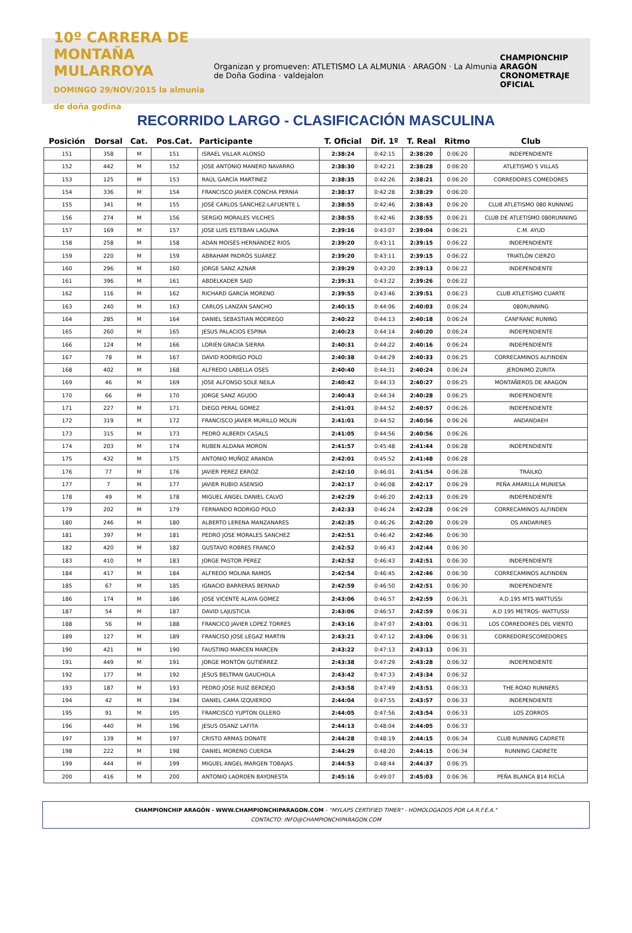10º CARRERA DE MONTAÑA
MULARROYA
DOMINGO 29/NOV/2015 la almunia de doña godina
Organizan y promueven: ATLETISMO LA ALMUNIA · ARAGÓN · La Almunia de Doña Godina · valdejalon
CHAMPIONCHIP ARAGÓN
CRONOMETRAJE OFICIAL
RECORRIDO LARGO - CLASIFICACIÓN MASCULINA
| Posición | Dorsal | Cat. | Pos.Cat. | Participante | T. Oficial | Dif. 1º | T. Real | Ritmo | Club |
| --- | --- | --- | --- | --- | --- | --- | --- | --- | --- |
| 151 | 358 | M | 151 | ISRAEL VILLAR ALONSO | 2:38:24 | 0:42:15 | 2:38:20 | 0:06:20 | INDEPENDIENTE |
| 152 | 442 | M | 152 | JOSE ANTONIO MANERO NAVARRO | 2:38:30 | 0:42:21 | 2:38:28 | 0:06:20 | ATLETISMO 5 VILLAS |
| 153 | 125 | M | 153 | RAÚL GARCÍA MARTINEZ | 2:38:35 | 0:42:26 | 2:38:21 | 0:06:20 | CORREDORES COMEDORES |
| 154 | 336 | M | 154 | FRANCISCO JAVIER CONCHA PERNIA | 2:38:37 | 0:42:28 | 2:38:29 | 0:06:20 | |
| 155 | 341 | M | 155 | JOSÉ CARLOS SÁNCHEZ-LAFUENTE L | 2:38:55 | 0:42:46 | 2:38:43 | 0:06:20 | CLUB ATLETISMO 080 RUNNING |
| 156 | 274 | M | 156 | SERGIO MORALES VILCHES | 2:38:55 | 0:42:46 | 2:38:55 | 0:06:21 | CLUB DE ATLETISMO 080RUNNING |
| 157 | 169 | M | 157 | JOSE LUIS ESTEBAN LAGUNA | 2:39:16 | 0:43:07 | 2:39:04 | 0:06:21 | C.M. AYUD |
| 158 | 258 | M | 158 | ADÁN MOISÉS HERNÁNDEZ RIOS | 2:39:20 | 0:43:11 | 2:39:15 | 0:06:22 | INDEPENDIENTE |
| 159 | 220 | M | 159 | ABRAHAM PADRÒS SUÁREZ | 2:39:20 | 0:43:11 | 2:39:15 | 0:06:22 | TRIATLÓN CIERZO |
| 160 | 296 | M | 160 | JORGE SANZ AZNAR | 2:39:29 | 0:43:20 | 2:39:13 | 0:06:22 | INDEPENDIENTE |
| 161 | 396 | M | 161 | ABDELKADER SAID | 2:39:31 | 0:43:22 | 2:39:26 | 0:06:22 | |
| 162 | 116 | M | 162 | RICHARD GARCÍA MORENO | 2:39:55 | 0:43:46 | 2:39:51 | 0:06:23 | CLUB ATLETISMO CUARTE |
| 163 | 240 | M | 163 | CARLOS LANZÁN SANCHO | 2:40:15 | 0:44:06 | 2:40:03 | 0:06:24 | 080RUNNING |
| 164 | 285 | M | 164 | DANIEL SEBASTIAN MODREGO | 2:40:22 | 0:44:13 | 2:40:18 | 0:06:24 | CANFRANC RUNING |
| 165 | 260 | M | 165 | JESUS PALACIOS ESPINA | 2:40:23 | 0:44:14 | 2:40:20 | 0:06:24 | INDEPENDIENTE |
| 166 | 124 | M | 166 | LORIÉN GRACIA SIERRA | 2:40:31 | 0:44:22 | 2:40:16 | 0:06:24 | INDEPENDIENTE |
| 167 | 78 | M | 167 | DAVID RODRIGO POLO | 2:40:38 | 0:44:29 | 2:40:33 | 0:06:25 | CORRECAMINOS ALFINDEN |
| 168 | 402 | M | 168 | ALFREDO LABELLA OSES | 2:40:40 | 0:44:31 | 2:40:24 | 0:06:24 | JERONIMO ZURITA |
| 169 | 46 | M | 169 | JOSE ALFONSO SOLE NEILA | 2:40:42 | 0:44:33 | 2:40:27 | 0:06:25 | MONTAÑEROS DE ARAGON |
| 170 | 66 | M | 170 | JORGE SANZ AGUDO | 2:40:43 | 0:44:34 | 2:40:28 | 0:06:25 | INDEPENDIENTE |
| 171 | 227 | M | 171 | DIEGO PERAL GOMEZ | 2:41:01 | 0:44:52 | 2:40:57 | 0:06:26 | INDEPENDIENTE |
| 172 | 319 | M | 172 | FRANCISCO JAVIER MURILLO MOLIN | 2:41:01 | 0:44:52 | 2:40:56 | 0:06:26 | ANDANDAEH |
| 173 | 315 | M | 173 | PEDRO ALBERDI CASALS | 2:41:05 | 0:44:56 | 2:40:56 | 0:06:26 | |
| 174 | 203 | M | 174 | RUBEN ALDANA MORON | 2:41:57 | 0:45:48 | 2:41:44 | 0:06:28 | INDEPENDIENTE |
| 175 | 432 | M | 175 | ANTONIO MUÑOZ ARANDA | 2:42:01 | 0:45:52 | 2:41:48 | 0:06:28 | |
| 176 | 77 | M | 176 | JAVIER PEREZ ERROZ | 2:42:10 | 0:46:01 | 2:41:54 | 0:06:28 | TRAILKO |
| 177 | 7 | M | 177 | JAVIER RUBIO ASENSIO | 2:42:17 | 0:46:08 | 2:42:17 | 0:06:29 | PEÑA AMARILLA MUNIESA |
| 178 | 49 | M | 178 | MIGUEL ÁNGEL DANIEL CALVO | 2:42:29 | 0:46:20 | 2:42:13 | 0:06:29 | INDEPENDIENTE |
| 179 | 202 | M | 179 | FERNANDO RODRIGO POLO | 2:42:33 | 0:46:24 | 2:42:28 | 0:06:29 | CORRECAMINOS ALFINDEN |
| 180 | 246 | M | 180 | ALBERTO LERENA MANZANARES | 2:42:35 | 0:46:26 | 2:42:20 | 0:06:29 | OS ANDARINES |
| 181 | 397 | M | 181 | PEDRO JOSE MORALES SANCHEZ | 2:42:51 | 0:46:42 | 2:42:46 | 0:06:30 | |
| 182 | 420 | M | 182 | GUSTAVO ROBRES FRANCO | 2:42:52 | 0:46:43 | 2:42:44 | 0:06:30 | |
| 183 | 410 | M | 183 | JORGE PASTOR PEREZ | 2:42:52 | 0:46:43 | 2:42:51 | 0:06:30 | INDEPENDIENTE |
| 184 | 417 | M | 184 | ALFREDO MOLINA RAMOS | 2:42:54 | 0:46:45 | 2:42:46 | 0:06:30 | CORRECAMINOS ALFINDEN |
| 185 | 67 | M | 185 | IGNACIO BARRERAS BERNAD | 2:42:59 | 0:46:50 | 2:42:51 | 0:06:30 | INDEPENDIENTE |
| 186 | 174 | M | 186 | JOSE VICENTE ALAYA GOMEZ | 2:43:06 | 0:46:57 | 2:42:59 | 0:06:31 | A.D.195 MTS WATTUSSI |
| 187 | 54 | M | 187 | DAVID LAJUSTICIA | 2:43:06 | 0:46:57 | 2:42:59 | 0:06:31 | A.D 195 METROS- WATTUSSI |
| 188 | 56 | M | 188 | FRANCICO JAVIER LOPEZ TORRES | 2:43:16 | 0:47:07 | 2:43:01 | 0:06:31 | LOS CORREDORES DEL VIENTO |
| 189 | 127 | M | 189 | FRANCISO JOSE LEGAZ MARTIN | 2:43:21 | 0:47:12 | 2:43:06 | 0:06:31 | CORREDORESCOMEDORES |
| 190 | 421 | M | 190 | FAUSTINO MARCEN MARCEN | 2:43:22 | 0:47:13 | 2:43:13 | 0:06:31 | |
| 191 | 449 | M | 191 | JORGE MONTÓN GUTIÉRREZ | 2:43:38 | 0:47:29 | 2:43:28 | 0:06:32 | INDEPENDIENTE |
| 192 | 177 | M | 192 | JESUS BELTRAN GAUCHOLA | 2:43:42 | 0:47:33 | 2:43:34 | 0:06:32 | |
| 193 | 187 | M | 193 | PEDRO JOSE RUIZ BERDEJO | 2:43:58 | 0:47:49 | 2:43:51 | 0:06:33 | THE ROAD RUNNERS |
| 194 | 42 | M | 194 | DANIEL CAMA IZQUIERDO | 2:44:04 | 0:47:55 | 2:43:57 | 0:06:33 | INDEPENDIENTE |
| 195 | 91 | M | 195 | FRAMCISCO YUPTON OLLERO | 2:44:05 | 0:47:56 | 2:43:54 | 0:06:33 | LOS ZORROS |
| 196 | 440 | M | 196 | JESUS OSANZ LAFITA | 2:44:13 | 0:48:04 | 2:44:05 | 0:06:33 | |
| 197 | 139 | M | 197 | CRISTO ARMAS DONATE | 2:44:28 | 0:48:19 | 2:44:15 | 0:06:34 | CLUB RUNNING CADRETE |
| 198 | 222 | M | 198 | DANIEL MORENO CUERDA | 2:44:29 | 0:48:20 | 2:44:15 | 0:06:34 | RUNNING CADRETE |
| 199 | 444 | M | 199 | MIGUEL ANGEL MARGEN TOBAJAS | 2:44:53 | 0:48:44 | 2:44:37 | 0:06:35 | |
| 200 | 416 | M | 200 | ANTONIO LAORDEN BAYONESTA | 2:45:16 | 0:49:07 | 2:45:03 | 0:06:36 | PEÑA BLANCA 814 RICLA |
CHAMPIONCHIP ARAGÓN - WWW.CHAMPIONCHIPARAGON.COM - "MYLAPS CERTIFIED TIMER" - HOMOLOGADOS POR LA R.F.E.A."
CONTACTO: INFO@CHAMPIONCHIPARAGON.COM